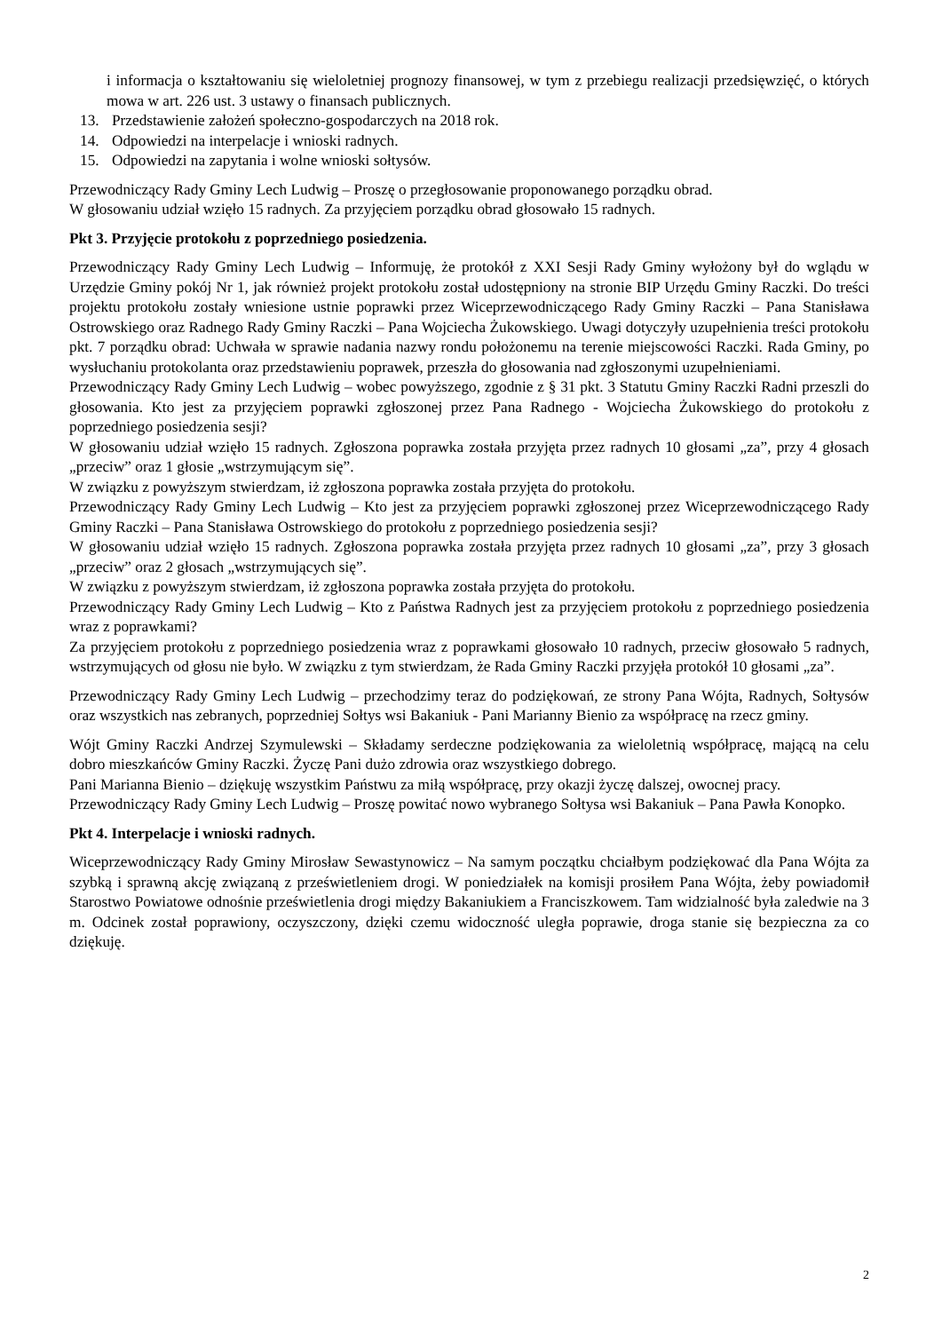i informacja o kształtowaniu się wieloletniej prognozy finansowej, w tym z przebiegu realizacji przedsięwzięć, o których mowa w art. 226 ust. 3 ustawy o finansach publicznych.
13. Przedstawienie założeń społeczno-gospodarczych na 2018 rok.
14. Odpowiedzi na interpelacje i wnioski radnych.
15. Odpowiedzi na zapytania i wolne wnioski sołtysów.
Przewodniczący Rady Gminy Lech Ludwig – Proszę o przegłosowanie proponowanego porządku obrad.
W głosowaniu udział wzięło 15 radnych. Za przyjęciem porządku obrad głosowało 15 radnych.
Pkt 3. Przyjęcie protokołu z poprzedniego posiedzenia.
Przewodniczący Rady Gminy Lech Ludwig – Informuję, że protokół z XXI Sesji Rady Gminy wyłożony był do wglądu w Urzędzie Gminy pokój Nr 1, jak również projekt protokołu został udostępniony na stronie BIP Urzędu Gminy Raczki. Do treści projektu protokołu zostały wniesione ustnie poprawki przez Wiceprzewodniczącego Rady Gminy Raczki – Pana Stanisława Ostrowskiego oraz Radnego Rady Gminy Raczki – Pana Wojciecha Żukowskiego. Uwagi dotyczyły uzupełnienia treści protokołu pkt. 7 porządku obrad: Uchwała w sprawie nadania nazwy rondu położonemu na terenie miejscowości Raczki. Rada Gminy, po wysłuchaniu protokolanta oraz przedstawieniu poprawek, przeszła do głosowania nad zgłoszonymi uzupełnieniami.
Przewodniczący Rady Gminy Lech Ludwig – wobec powyższego, zgodnie z § 31 pkt. 3 Statutu Gminy Raczki Radni przeszli do głosowania. Kto jest za przyjęciem poprawki zgłoszonej przez Pana Radnego - Wojciecha Żukowskiego do protokołu z poprzedniego posiedzenia sesji?
W głosowaniu udział wzięło 15 radnych. Zgłoszona poprawka została przyjęta przez radnych 10 głosami „za”, przy 4 głosach „przeciw” oraz 1 głosie „wstrzymującym się”.
W związku z powyższym stwierdzam, iż zgłoszona poprawka została przyjęta do protokołu.
Przewodniczący Rady Gminy Lech Ludwig – Kto jest za przyjęciem poprawki zgłoszonej przez Wiceprzewodniczącego Rady Gminy Raczki – Pana Stanisława Ostrowskiego do protokołu z poprzedniego posiedzenia sesji?
W głosowaniu udział wzięło 15 radnych. Zgłoszona poprawka została przyjęta przez radnych 10 głosami „za”, przy 3 głosach „przeciw” oraz 2 głosach „wstrzymujących się”.
W związku z powyższym stwierdzam, iż zgłoszona poprawka została przyjęta do protokołu.
Przewodniczący Rady Gminy Lech Ludwig – Kto z Państwa Radnych jest za przyjęciem protokołu z poprzedniego posiedzenia wraz z poprawkami?
Za przyjęciem protokołu z poprzedniego posiedzenia wraz z poprawkami głosowało 10 radnych, przeciw głosowało 5 radnych, wstrzymujących od głosu nie było. W związku z tym stwierdzam, że Rada Gminy Raczki przyjęła protokół 10 głosami „za”.
Przewodniczący Rady Gminy Lech Ludwig – przechodzimy teraz do podziękowań, ze strony Pana Wójta, Radnych, Sołtysów oraz wszystkich nas zebranych, poprzedniej Sołtys wsi Bakaniuk - Pani Marianny Bienio za współpracę na rzecz gminy.
Wójt Gminy Raczki Andrzej Szymulewski – Składamy serdeczne podziękowania za wieloletnią współpracę, mającą na celu dobro mieszkańców Gminy Raczki. Życzę Pani dużo zdrowia oraz wszystkiego dobrego.
Pani Marianna Bienio – dziękuję wszystkim Państwu za miłą współpracę, przy okazji życzę dalszej, owocnej pracy.
Przewodniczący Rady Gminy Lech Ludwig – Proszę powitać nowo wybranego Sołtysa wsi Bakaniuk – Pana Pawła Konopko.
Pkt 4. Interpelacje i wnioski radnych.
Wiceprzewodniczący Rady Gminy Mirosław Sewastynowicz – Na samym początku chciałbym podziękować dla Pana Wójta za szybką i sprawną akcję związaną z prześwietleniem drogi. W poniedziałek na komisji prosiłem Pana Wójta, żeby powiadomił Starostwo Powiatowe odnośnie prześwietlenia drogi między Bakaniukiem a Franciszkowem. Tam widzialność była zaledwie na 3 m. Odcinek został poprawiony, oczyszczony, dzięki czemu widoczność uległa poprawie, droga stanie się bezpieczna za co dziękuję.
2